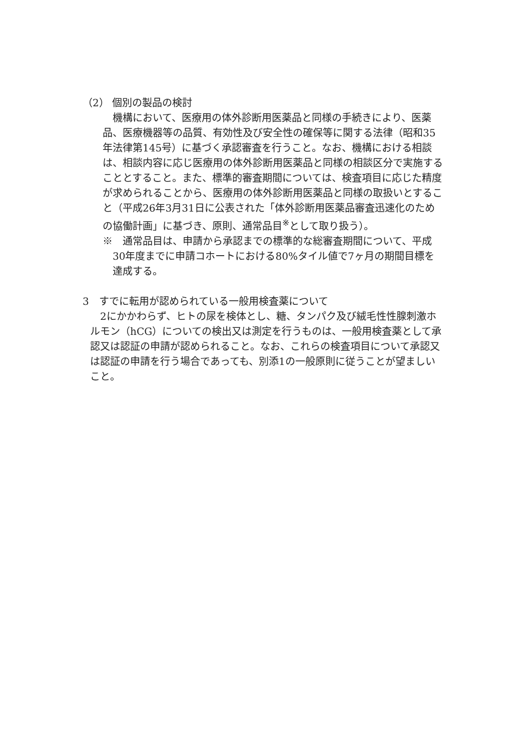（2） 個別の製品の検討
機構において、医療用の体外診断用医薬品と同様の手続きにより、医薬品、医療機器等の品質、有効性及び安全性の確保等に関する法律（昭和35年法律第145号）に基づく承認審査を行うこと。なお、機構における相談は、相談内容に応じ医療用の体外診断用医薬品と同様の相談区分で実施することとすること。また、標準的審査期間については、検査項目に応じた精度が求められることから、医療用の体外診断用医薬品と同様の取扱いとすること（平成26年3月31日に公表された「体外診断用医薬品審査迅速化のための協働計画」に基づき、原則、通常品目<sup>※</sup>として取り扱う）。
※　通常品目は、申請から承認までの標準的な総審査期間について、平成30年度までに申請コホートにおける80%タイル値で7ヶ月の期間目標を達成する。
3　すでに転用が認められている一般用検査薬について
2にかかわらず、ヒトの尿を検体とし、糖、タンパク及び絨毛性性腺刺激ホルモン（hCG）についての検出又は測定を行うものは、一般用検査薬として承認又は認証の申請が認められること。なお、これらの検査項目について承認又は認証の申請を行う場合であっても、別添1の一般原則に従うことが望ましいこと。